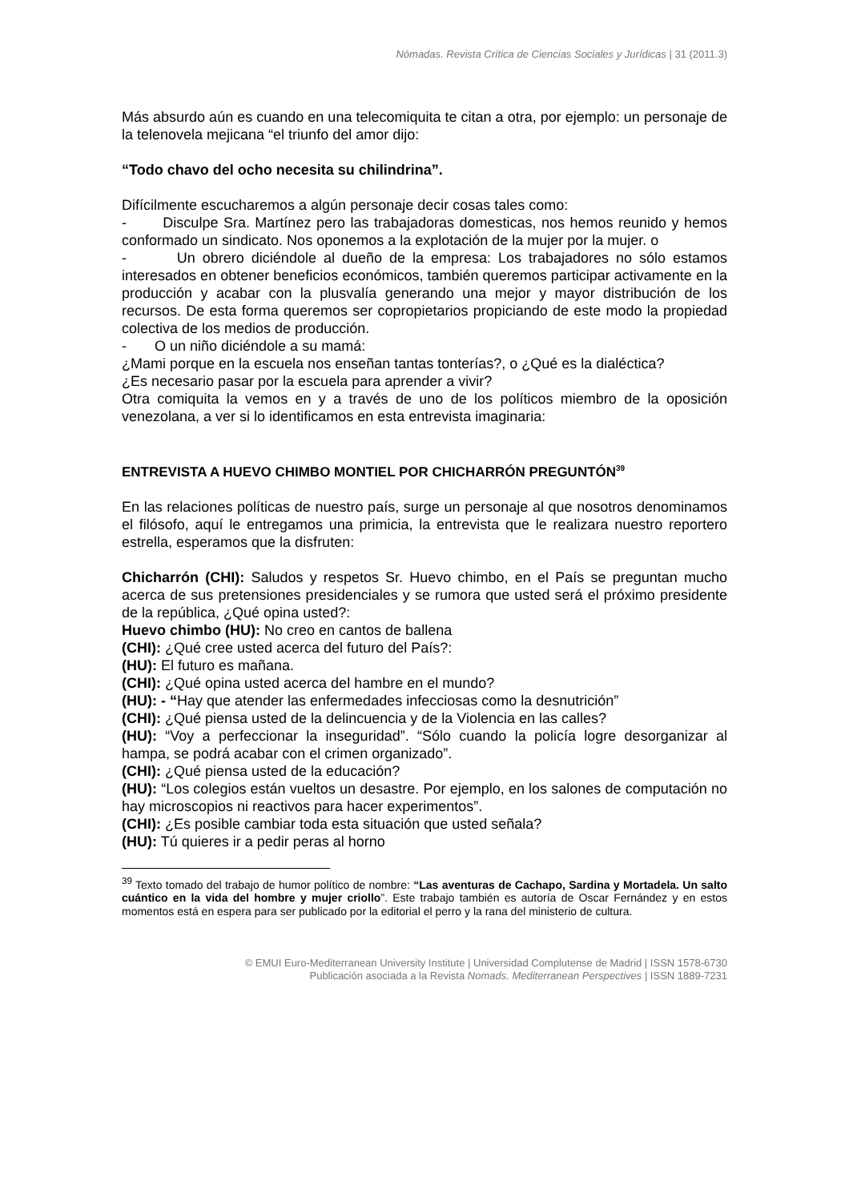Nómadas. Revista Crítica de Ciencias Sociales y Jurídicas | 31 (2011.3)
Más absurdo aún es cuando en una telecomiquita te citan a otra, por ejemplo: un personaje de la telenovela mejicana “el triunfo del amor dijo:
“Todo chavo del ocho necesita su chilindrina”.
Difícilmente escucharemos a algún personaje decir cosas tales como:
- Disculpe Sra. Martínez pero las trabajadoras domesticas, nos hemos reunido y hemos conformado un sindicato. Nos oponemos a la explotación de la mujer por la mujer. o
- Un obrero diciéndole al dueño de la empresa: Los trabajadores no sólo estamos interesados en obtener beneficios económicos, también queremos participar activamente en la producción y acabar con la plusvalía generando una mejor y mayor distribución de los recursos. De esta forma queremos ser copropietarios propiciando de este modo la propiedad colectiva de los medios de producción.
- O un niño diciéndole a su mamá:
¿Mami porque en la escuela nos enseñan tantas tonterías?, o ¿Qué es la dialéctica?
¿Es necesario pasar por la escuela para aprender a vivir?
Otra comiquita la vemos en y a través de uno de los políticos miembro de la oposición venezolana, a ver si lo identificamos en esta entrevista imaginaria:
ENTREVISTA A HUEVO CHIMBO MONTIEL POR CHICHARRÓN PREGUNTÓN<sup>39</sup>
En las relaciones políticas de nuestro país, surge un personaje al que nosotros denominamos el filósofo, aquí le entregamos una primicia, la entrevista que le realizara nuestro reportero estrella, esperamos que la disfruten:
Chicharrón (CHI): Saludos y respetos Sr. Huevo chimbo, en el País se preguntan mucho acerca de sus pretensiones presidenciales y se rumora que usted será el próximo presidente de la república, ¿Qué opina usted?:
Huevo chimbo (HU): No creo en cantos de ballena
(CHI): ¿Qué cree usted acerca del futuro del País?:
(HU): El futuro es mañana.
(CHI): ¿Qué opina usted acerca del hambre en el mundo?
(HU): - “Hay que atender las enfermedades infecciosas como la desnutrición”
(CHI): ¿Qué piensa usted de la delincuencia y de la Violencia en las calles?
(HU): “Voy a perfeccionar la inseguridad”. “Sólo cuando la policía logre desorganizar al hampa, se podrá acabar con el crimen organizado”.
(CHI): ¿Qué piensa usted de la educación?
(HU): “Los colegios están vueltos un desastre. Por ejemplo, en los salones de computación no hay microscopios ni reactivos para hacer experimentos”.
(CHI): ¿Es posible cambiar toda esta situación que usted señala?
(HU): Tú quieres ir a pedir peras al horno
<sup>39</sup> Texto tomado del trabajo de humor político de nombre: “Las aventuras de Cachapo, Sardina y Mortadela. Un salto cuántico en la vida del hombre y mujer criollo”. Este trabajo también es autoría de Oscar Fernández y en estos momentos está en espera para ser publicado por la editorial el perro y la rana del ministerio de cultura.
© EMUI Euro-Mediterranean University Institute | Universidad Complutense de Madrid | ISSN 1578-6730
Publicación asociada a la Revista Nomads. Mediterranean Perspectives | ISSN 1889-7231